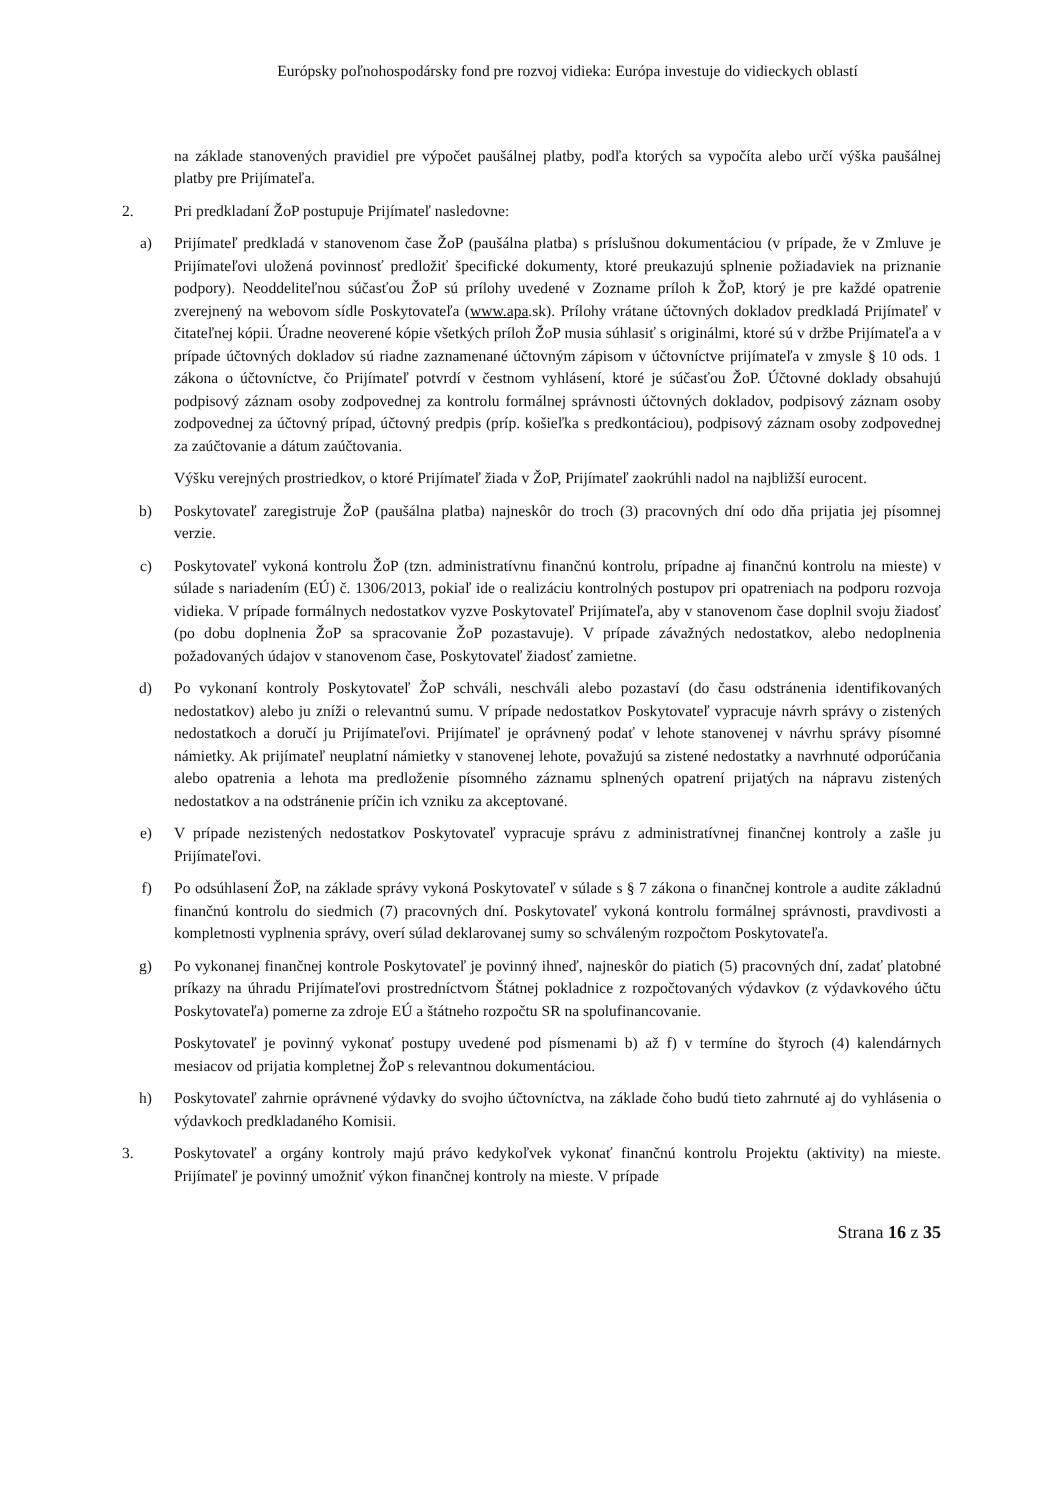Európsky poľnohospodársky fond pre rozvoj vidieka: Európa investuje do vidieckych oblastí
na základe stanovených pravidiel pre výpočet paušálnej platby, podľa ktorých sa vypočíta alebo určí výška paušálnej platby pre Prijímateľa.
2. Pri predkladaní ŽoP postupuje Prijímateľ nasledovne:
a) Prijímateľ predkladá v stanovenom čase ŽoP (paušálna platba) s príslušnou dokumentáciou (v prípade, že v Zmluve je Prijímateľovi uložená povinnosť predložiť špecifické dokumenty, ktoré preukazujú splnenie požiadaviek na priznanie podpory). Neoddeliteľnou súčasťou ŽoP sú prílohy uvedené v Zozname príloh k ŽoP, ktorý je pre každé opatrenie zverejnený na webovom sídle Poskytovateľa (www.apa.sk). Prílohy vrátane účtovných dokladov predkladá Prijímateľ v čitateľnej kópii. Úradne neoverené kópie všetkých príloh ŽoP musia súhlasiť s originálmi, ktoré sú v držbe Prijímateľa a v prípade účtovných dokladov sú riadne zaznamenané účtovným zápisom v účtovníctve prijímateľa v zmysle § 10 ods. 1 zákona o účtovníctve, čo Prijímateľ potvrdí v čestnom vyhlásení, ktoré je súčasťou ŽoP. Účtovné doklady obsahujú podpisový záznam osoby zodpovednej za kontrolu formálnej správnosti účtovných dokladov, podpisový záznam osoby zodpovednej za účtovný prípad, účtovný predpis (príp. košieľka s predkontáciou), podpisový záznam osoby zodpovednej za zaúčtovanie a dátum zaúčtovania.
Výšku verejných prostriedkov, o ktoré Prijímateľ žiada v ŽoP, Prijímateľ zaokrúhli nadol na najbližší eurocent.
b) Poskytovateľ zaregistruje ŽoP (paušálna platba) najneskôr do troch (3) pracovných dní odo dňa prijatia jej písomnej verzie.
c) Poskytovateľ vykoná kontrolu ŽoP (tzn. administratívnu finančnú kontrolu, prípadne aj finančnú kontrolu na mieste) v súlade s nariadením (EÚ) č. 1306/2013, pokiaľ ide o realizáciu kontrolných postupov pri opatreniach na podporu rozvoja vidieka. V prípade formálnych nedostatkov vyzve Poskytovateľ Prijímateľa, aby v stanovenom čase doplnil svoju žiadosť (po dobu doplnenia ŽoP sa spracovanie ŽoP pozastavuje). V prípade závažných nedostatkov, alebo nedoplnenia požadovaných údajov v stanovenom čase, Poskytovateľ žiadosť zamietne.
d) Po vykonaní kontroly Poskytovateľ ŽoP schváli, neschváli alebo pozastaví (do času odstránenia identifikovaných nedostatkov) alebo ju zníži o relevantnú sumu. V prípade nedostatkov Poskytovateľ vypracuje návrh správy o zistených nedostatkoch a doručí ju Prijímateľovi. Prijímateľ je oprávnený podať v lehote stanovenej v návrhu správy písomné námietky. Ak prijímateľ neuplatní námietky v stanovenej lehote, považujú sa zistené nedostatky a navrhnuté odporúčania alebo opatrenia a lehota ma predloženie písomného záznamu splnených opatrení prijatých na nápravu zistených nedostatkov a na odstránenie príčin ich vzniku za akceptované.
e) V prípade nezistených nedostatkov Poskytovateľ vypracuje správu z administratívnej finančnej kontroly a zašle ju Prijímateľovi.
f) Po odsúhlasení ŽoP, na základe správy vykoná Poskytovateľ v súlade s § 7 zákona o finančnej kontrole a audite základnú finančnú kontrolu do siedmich (7) pracovných dní. Poskytovateľ vykoná kontrolu formálnej správnosti, pravdivosti a kompletnosti vyplnenia správy, overí súlad deklarovanej sumy so schváleným rozpočtom Poskytovateľa.
g) Po vykonanej finančnej kontrole Poskytovateľ je povinný ihneď, najneskôr do piatich (5) pracovných dní, zadať platobné príkazy na úhradu Prijímateľovi prostredníctvom Štátnej pokladnice z rozpočtovaných výdavkov (z výdavkového účtu Poskytovateľa) pomerne za zdroje EÚ a štátneho rozpočtu SR na spolufinancovanie.
Poskytovateľ je povinný vykonať postupy uvedené pod písmenami b) až f) v termíne do štyroch (4) kalendárnych mesiacov od prijatia kompletnej ŽoP s relevantnou dokumentáciou.
h) Poskytovateľ zahrnie oprávnené výdavky do svojho účtovníctva, na základe čoho budú tieto zahrnuté aj do vyhlásenia o výdavkoch predkladaného Komisii.
3. Poskytovateľ a orgány kontroly majú právo kedykoľvek vykonať finančnú kontrolu Projektu (aktivity) na mieste. Prijímateľ je povinný umožniť výkon finančnej kontroly na mieste. V prípade
Strana 16 z 35